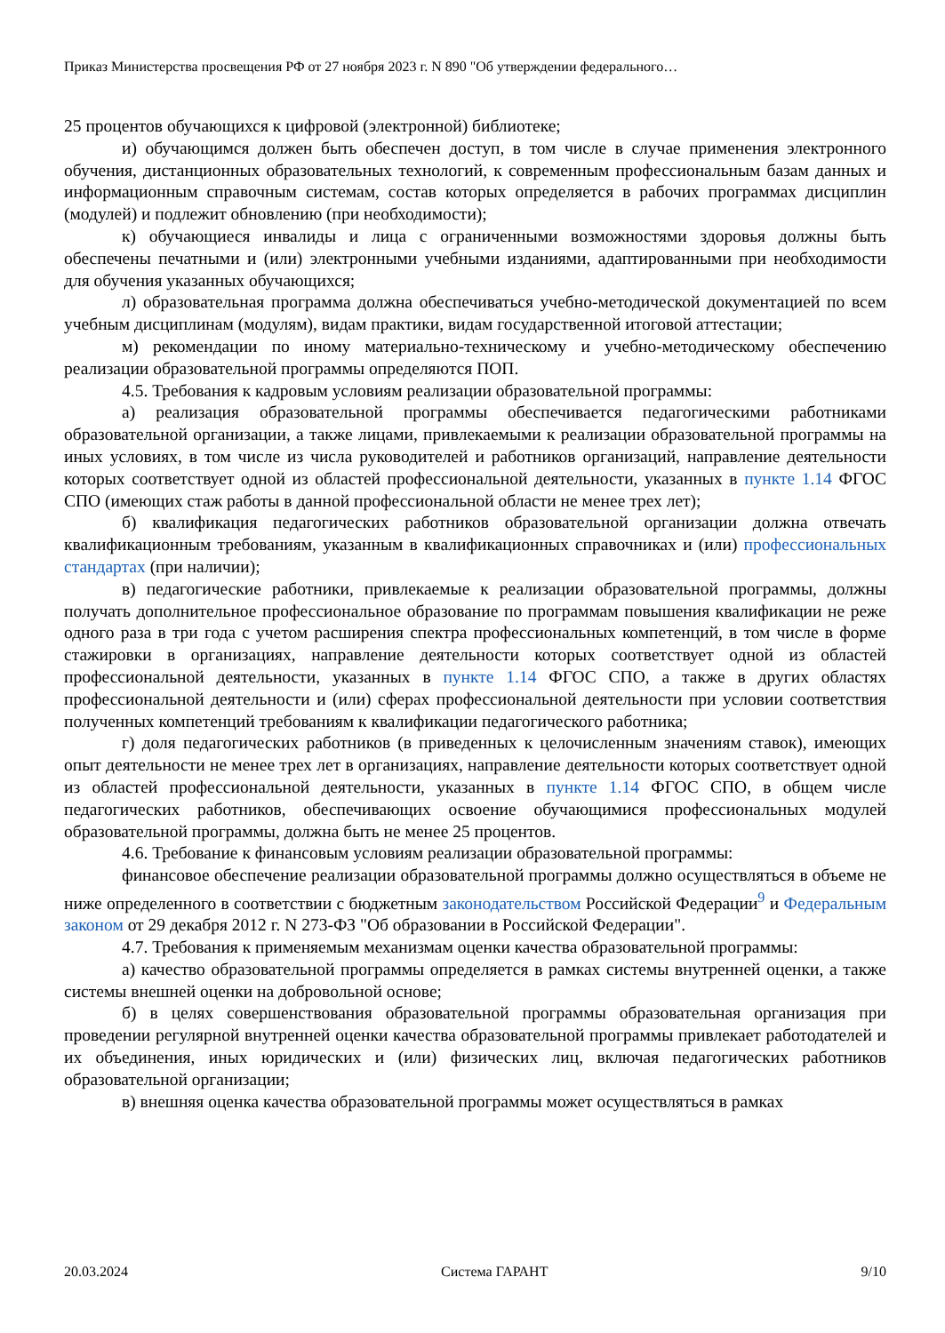Приказ Министерства просвещения РФ от 27 ноября 2023 г. N 890 "Об утверждении федерального…
25 процентов обучающихся к цифровой (электронной) библиотеке;
и) обучающимся должен быть обеспечен доступ, в том числе в случае применения электронного обучения, дистанционных образовательных технологий, к современным профессиональным базам данных и информационным справочным системам, состав которых определяется в рабочих программах дисциплин (модулей) и подлежит обновлению (при необходимости);
к) обучающиеся инвалиды и лица с ограниченными возможностями здоровья должны быть обеспечены печатными и (или) электронными учебными изданиями, адаптированными при необходимости для обучения указанных обучающихся;
л) образовательная программа должна обеспечиваться учебно-методической документацией по всем учебным дисциплинам (модулям), видам практики, видам государственной итоговой аттестации;
м) рекомендации по иному материально-техническому и учебно-методическому обеспечению реализации образовательной программы определяются ПОП.
4.5. Требования к кадровым условиям реализации образовательной программы:
а) реализация образовательной программы обеспечивается педагогическими работниками образовательной организации, а также лицами, привлекаемыми к реализации образовательной программы на иных условиях, в том числе из числа руководителей и работников организаций, направление деятельности которых соответствует одной из областей профессиональной деятельности, указанных в пункте 1.14 ФГОС СПО (имеющих стаж работы в данной профессиональной области не менее трех лет);
б) квалификация педагогических работников образовательной организации должна отвечать квалификационным требованиям, указанным в квалификационных справочниках и (или) профессиональных стандартах (при наличии);
в) педагогические работники, привлекаемые к реализации образовательной программы, должны получать дополнительное профессиональное образование по программам повышения квалификации не реже одного раза в три года с учетом расширения спектра профессиональных компетенций, в том числе в форме стажировки в организациях, направление деятельности которых соответствует одной из областей профессиональной деятельности, указанных в пункте 1.14 ФГОС СПО, а также в других областях профессиональной деятельности и (или) сферах профессиональной деятельности при условии соответствия полученных компетенций требованиям к квалификации педагогического работника;
г) доля педагогических работников (в приведенных к целочисленным значениям ставок), имеющих опыт деятельности не менее трех лет в организациях, направление деятельности которых соответствует одной из областей профессиональной деятельности, указанных в пункте 1.14 ФГОС СПО, в общем числе педагогических работников, обеспечивающих освоение обучающимися профессиональных модулей образовательной программы, должна быть не менее 25 процентов.
4.6. Требование к финансовым условиям реализации образовательной программы:
финансовое обеспечение реализации образовательной программы должно осуществляться в объеме не ниже определенного в соответствии с бюджетным законодательством Российской Федерации<sup>9</sup> и Федеральным законом от 29 декабря 2012 г. N 273-ФЗ "Об образовании в Российской Федерации".
4.7. Требования к применяемым механизмам оценки качества образовательной программы:
а) качество образовательной программы определяется в рамках системы внутренней оценки, а также системы внешней оценки на добровольной основе;
б) в целях совершенствования образовательной программы образовательная организация при проведении регулярной внутренней оценки качества образовательной программы привлекает работодателей и их объединения, иных юридических и (или) физических лиц, включая педагогических работников образовательной организации;
в) внешняя оценка качества образовательной программы может осуществляться в рамках
20.03.2024 Система ГАРАНТ 9/10